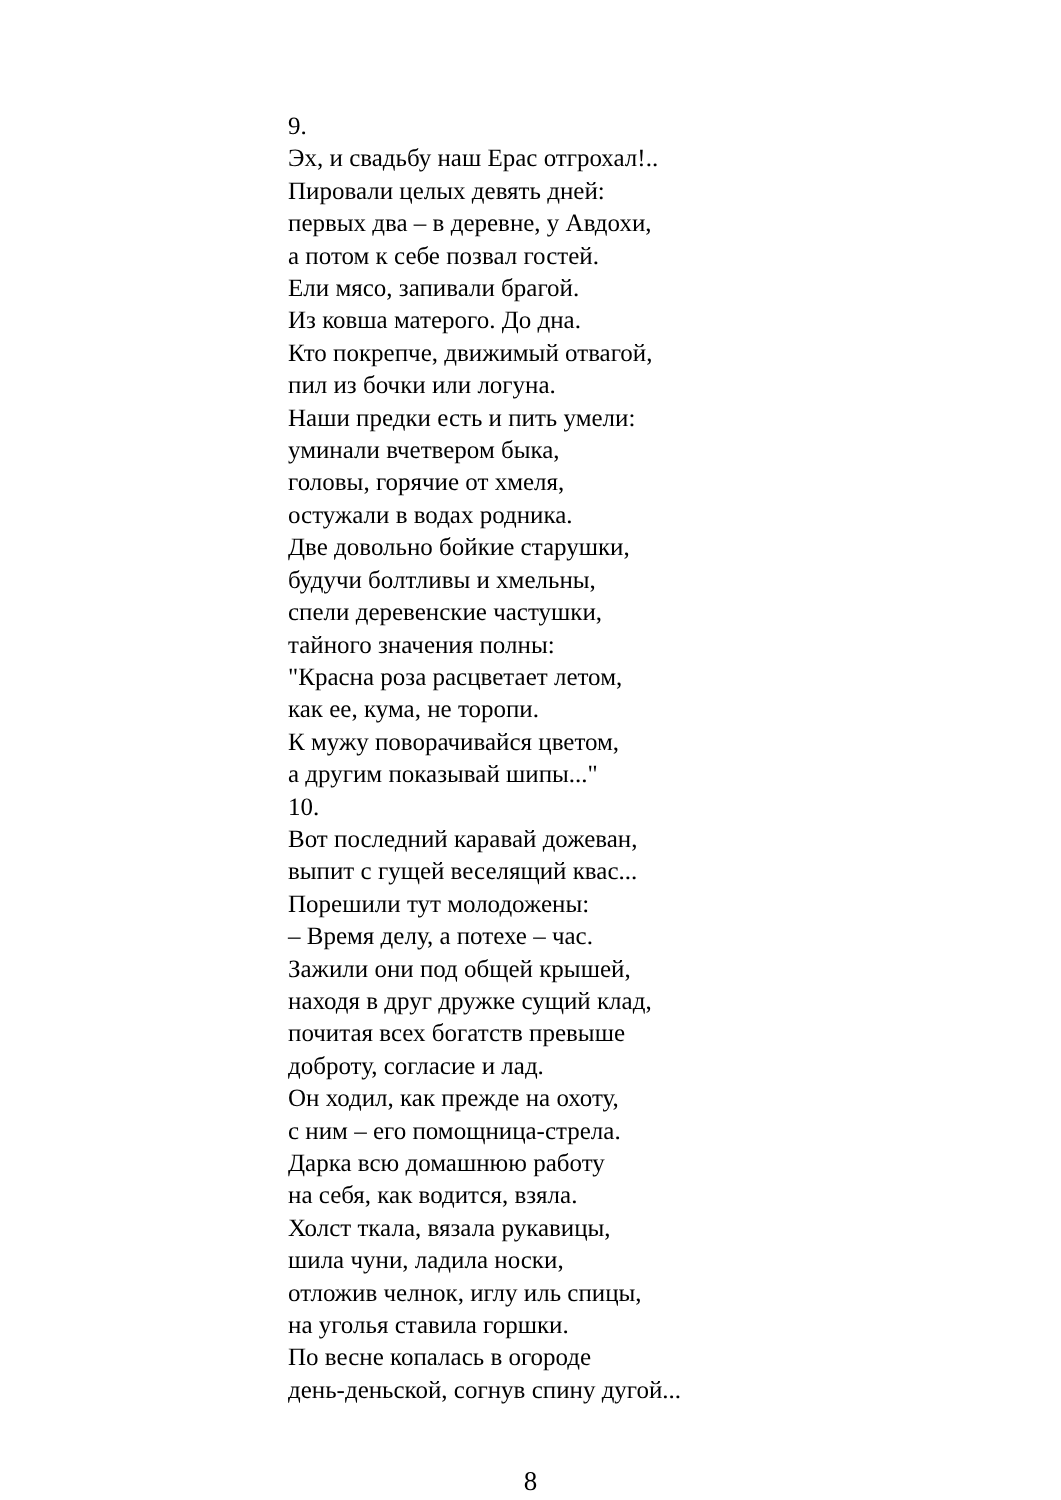9.
Эх, и свадьбу наш Ерас отгрохал!..
Пировали целых девять дней:
первых два – в деревне, у Авдохи,
а потом к себе позвал гостей.
Ели мясо, запивали брагой.
Из ковша матерого. До дна.
Кто покрепче, движимый отвагой,
пил из бочки или логуна.
Наши предки есть и пить умели:
уминали вчетвером быка,
головы, горячие от хмеля,
остужали в водах родника.
Две довольно бойкие старушки,
будучи болтливы и хмельны,
спели деревенские частушки,
тайного значения полны:
"Красна роза расцветает летом,
как ее, кума, не торопи.
К мужу поворачивайся цветом,
а другим показывай шипы..."
10.
Вот последний каравай дожеван,
выпит с гущей веселящий квас...
Порешили тут молодожены:
– Время делу, а потехе – час.
Зажили они под общей крышей,
находя в друг дружке сущий клад,
почитая всех богатств превыше
доброту, согласие и лад.
Он ходил, как прежде на охоту,
с ним – его помощница-стрела.
Дарка всю домашнюю работу
на себя, как водится, взяла.
Холст ткала, вязала рукавицы,
шила чуни, ладила носки,
отложив челнок, иглу иль спицы,
на уголья ставила горшки.
По весне копалась в огороде
день-деньской, согнув спину дугой...
8